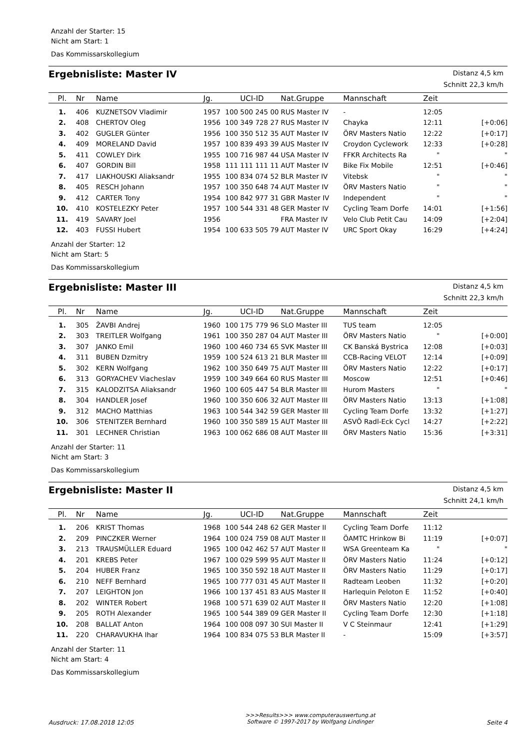Anzahl der Starter: 15
Nicht am Start: 1
Das Kommissarskollegium
Ergebnisliste: Master IV
Distanz 4,5 km
Schnitt 22,3 km/h
| Pl. | Nr | Name | Jg. | UCI-ID | Nat.Gruppe | Mannschaft | Zeit | |
| --- | --- | --- | --- | --- | --- | --- | --- | --- |
| 1. | 406 | KUZNETSOV Vladimir | 1957 | 100 500 245 00 | RUS Master IV | - | 12:05 | |
| 2. | 408 | CHERTOV Oleg | 1956 | 100 349 728 27 | RUS Master IV | Chayka | 12:11 | [+0:06] |
| 3. | 402 | GUGLER Günter | 1956 | 100 350 512 35 | AUT Master IV | ÖRV Masters Natio | 12:22 | [+0:17] |
| 4. | 409 | MORELAND David | 1957 | 100 839 493 39 | AUS Master IV | Croydon Cyclework | 12:33 | [+0:28] |
| 5. | 411 | COWLEY Dirk | 1955 | 100 716 987 44 | USA Master IV | FFKR Architects Ra | " | " |
| 6. | 407 | GORDIN Bill | 1958 | 111 111 111 11 | AUT Master IV | Bike Fix Mobile | 12:51 | [+0:46] |
| 7. | 417 | LIAKHOUSKI Aliaksandr | 1955 | 100 834 074 52 | BLR Master IV | Vitebsk | " | " |
| 8. | 405 | RESCH Johann | 1957 | 100 350 648 74 | AUT Master IV | ÖRV Masters Natio | " | " |
| 9. | 412 | CARTER Tony | 1954 | 100 842 977 31 | GBR Master IV | Independent | " | " |
| 10. | 410 | KOSTELEZKY Peter | 1957 | 100 544 331 48 | GER Master IV | Cycling Team Dorfe | 14:01 | [+1:56] |
| 11. | 419 | SAVARY Joel | 1956 | | FRA Master IV | Velo Club Petit Cau | 14:09 | [+2:04] |
| 12. | 403 | FUSSI Hubert | 1954 | 100 633 505 79 | AUT Master IV | URC Sport Okay | 16:29 | [+4:24] |
Anzahl der Starter: 12
Nicht am Start: 5
Das Kommissarskollegium
Ergebnisliste: Master III
Distanz 4,5 km
Schnitt 22,3 km/h
| Pl. | Nr | Name | Jg. | UCI-ID | Nat.Gruppe | Mannschaft | Zeit | |
| --- | --- | --- | --- | --- | --- | --- | --- | --- |
| 1. | 305 | ŽAVBI Andrej | 1960 | 100 175 779 96 | SLO Master III | TUS team | 12:05 | |
| 2. | 303 | TREITLER Wolfgang | 1961 | 100 350 287 04 | AUT Master III | ÖRV Masters Natio | " | [+0:00] |
| 3. | 307 | JANKO Emil | 1960 | 100 460 734 65 | SVK Master III | CK Banská Bystrica | 12:08 | [+0:03] |
| 4. | 311 | BUBEN Dzmitry | 1959 | 100 524 613 21 | BLR Master III | CCB-Racing VELOT | 12:14 | [+0:09] |
| 5. | 302 | KERN Wolfgang | 1962 | 100 350 649 75 | AUT Master III | ÖRV Masters Natio | 12:22 | [+0:17] |
| 6. | 313 | GORYACHEV Viacheslav | 1959 | 100 349 664 60 | RUS Master III | Moscow | 12:51 | [+0:46] |
| 7. | 315 | KALODZITSA Aliaksandr | 1960 | 100 605 447 54 | BLR Master III | Hurom Masters | " | " |
| 8. | 304 | HANDLER Josef | 1960 | 100 350 606 32 | AUT Master III | ÖRV Masters Natio | 13:13 | [+1:08] |
| 9. | 312 | MACHO Matthias | 1963 | 100 544 342 59 | GER Master III | Cycling Team Dorfe | 13:32 | [+1:27] |
| 10. | 306 | STENITZER Bernhard | 1960 | 100 350 589 15 | AUT Master III | ASVÖ Radl-Eck Cycl | 14:27 | [+2:22] |
| 11. | 301 | LECHNER Christian | 1963 | 100 062 686 08 | AUT Master III | ÖRV Masters Natio | 15:36 | [+3:31] |
Anzahl der Starter: 11
Nicht am Start: 3
Das Kommissarskollegium
Ergebnisliste: Master II
Distanz 4,5 km
Schnitt 24,1 km/h
| Pl. | Nr | Name | Jg. | UCI-ID | Nat.Gruppe | Mannschaft | Zeit | |
| --- | --- | --- | --- | --- | --- | --- | --- | --- |
| 1. | 206 | KRIST Thomas | 1968 | 100 544 248 62 | GER Master II | Cycling Team Dorfe | 11:12 | |
| 2. | 209 | PINCZKER Werner | 1964 | 100 024 759 08 | AUT Master II | ÖAMTC Hrinkow Bi | 11:19 | [+0:07] |
| 3. | 213 | TRAUSMÜLLER Eduard | 1965 | 100 042 462 57 | AUT Master II | WSA Greenteam Ka | " | " |
| 4. | 201 | KREBS Peter | 1967 | 100 029 599 95 | AUT Master II | ÖRV Masters Natio | 11:24 | [+0:12] |
| 5. | 204 | HUBER Franz | 1965 | 100 350 592 18 | AUT Master II | ÖRV Masters Natio | 11:29 | [+0:17] |
| 6. | 210 | NEFF Bernhard | 1965 | 100 777 031 45 | AUT Master II | Radteam Leoben | 11:32 | [+0:20] |
| 7. | 207 | LEIGHTON Jon | 1966 | 100 137 451 83 | AUS Master II | Harlequin Peloton E | 11:52 | [+0:40] |
| 8. | 202 | WINTER Robert | 1968 | 100 571 639 02 | AUT Master II | ÖRV Masters Natio | 12:20 | [+1:08] |
| 9. | 205 | ROTH Alexander | 1965 | 100 544 389 09 | GER Master II | Cycling Team Dorfe | 12:30 | [+1:18] |
| 10. | 208 | BALLAT Anton | 1964 | 100 008 097 30 | SUI Master II | V C Steinmaur | 12:41 | [+1:29] |
| 11. | 220 | CHARAVUKHA Ihar | 1964 | 100 834 075 53 | BLR Master II | - | 15:09 | [+3:57] |
Anzahl der Starter: 11
Nicht am Start: 4
Das Kommissarskollegium
Ausdruck: 17.08.2018 12:05 >>>Results>>> www.computerauswertung.at
Software © 1997-2017 by Wolfgang Lindinger Seite 4